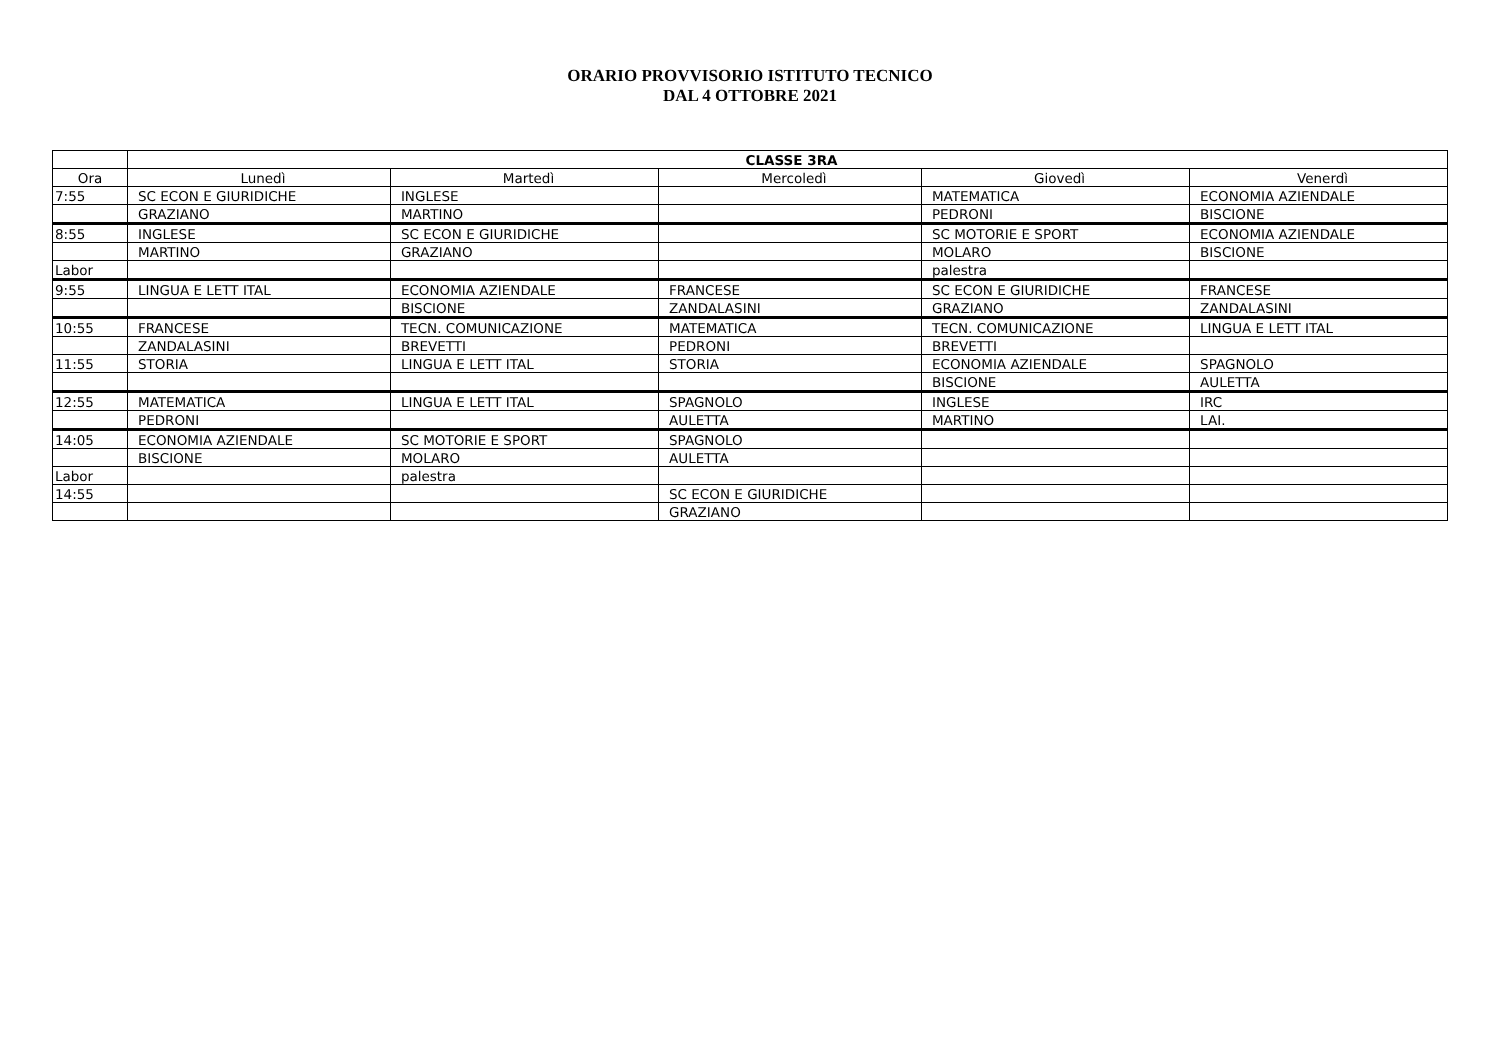ORARIO PROVVISORIO ISTITUTO TECNICO
DAL 4 OTTOBRE 2021
| | CLASSE 3RA | | | | |
| --- | --- | --- | --- | --- | --- |
| Ora | Lunedì | Martedì | Mercoledì | Giovedì | Venerdì |
| 7:55 | SC ECON E GIURIDICHE | INGLESE | | MATEMATICA | ECONOMIA AZIENDALE |
| | GRAZIANO | MARTINO | | PEDRONI | BISCIONE |
| 8:55 | INGLESE | SC ECON E GIURIDICHE | | SC MOTORIE E SPORT | ECONOMIA AZIENDALE |
| | MARTINO | GRAZIANO | | MOLARO | BISCIONE |
| Labor | | | | palestra | |
| 9:55 | LINGUA E LETT ITAL | ECONOMIA AZIENDALE | FRANCESE | SC ECON E GIURIDICHE | FRANCESE |
| | | BISCIONE | ZANDALASINI | GRAZIANO | ZANDALASINI |
| 10:55 | FRANCESE | TECN. COMUNICAZIONE | MATEMATICA | TECN. COMUNICAZIONE | LINGUA E LETT ITAL |
| | ZANDALASINI | BREVETTI | PEDRONI | BREVETTI | |
| 11:55 | STORIA | LINGUA E LETT ITAL | STORIA | ECONOMIA AZIENDALE | SPAGNOLO |
| | | | | BISCIONE | AULETTA |
| 12:55 | MATEMATICA | LINGUA E LETT ITAL | SPAGNOLO | INGLESE | IRC |
| | PEDRONI | | AULETTA | MARTINO | LAI. |
| 14:05 | ECONOMIA AZIENDALE | SC MOTORIE E SPORT | SPAGNOLO | | |
| | BISCIONE | MOLARO | AULETTA | | |
| Labor | | palestra | | | |
| 14:55 | | | SC ECON E GIURIDICHE | | |
| | | | GRAZIANO | | |